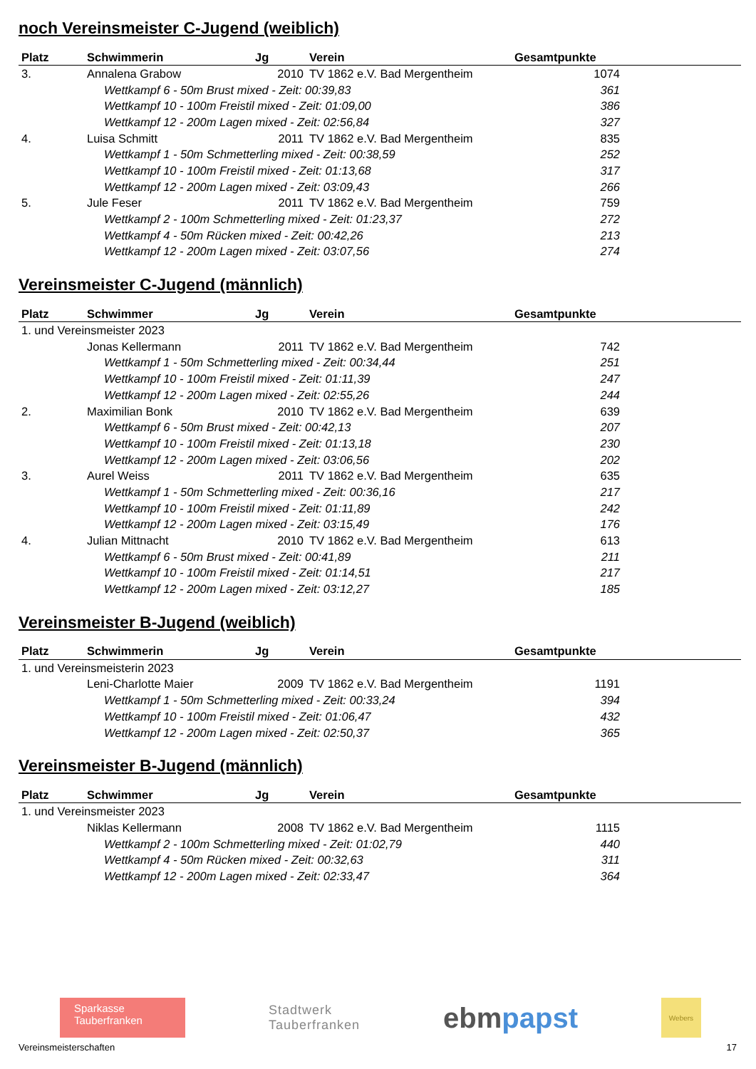noch Vereinsmeister C-Jugend (weiblich)
| Platz | Schwimmerin | Jg | Verein | Gesamtpunkte |
| --- | --- | --- | --- | --- |
| 3. | Annalena Grabow | 2010 | TV 1862 e.V. Bad Mergentheim | 1074 |
| Wettkampf 6 - 50m Brust mixed - Zeit: 00:39,83 | | | | 361 |
| Wettkampf 10 - 100m Freistil mixed - Zeit: 01:09,00 | | | | 386 |
| Wettkampf 12 - 200m Lagen mixed - Zeit: 02:56,84 | | | | 327 |
| 4. | Luisa Schmitt | 2011 | TV 1862 e.V. Bad Mergentheim | 835 |
| Wettkampf 1 - 50m Schmetterling mixed - Zeit: 00:38,59 | | | | 252 |
| Wettkampf 10 - 100m Freistil mixed - Zeit: 01:13,68 | | | | 317 |
| Wettkampf 12 - 200m Lagen mixed - Zeit: 03:09,43 | | | | 266 |
| 5. | Jule Feser | 2011 | TV 1862 e.V. Bad Mergentheim | 759 |
| Wettkampf 2 - 100m Schmetterling mixed - Zeit: 01:23,37 | | | | 272 |
| Wettkampf 4 - 50m Rücken mixed - Zeit: 00:42,26 | | | | 213 |
| Wettkampf 12 - 200m Lagen mixed - Zeit: 03:07,56 | | | | 274 |
Vereinsmeister C-Jugend (männlich)
| Platz | Schwimmer | Jg | Verein | Gesamtpunkte |
| --- | --- | --- | --- | --- |
| 1. und Vereinsmeister 2023 | | | | |
| | Jonas Kellermann | 2011 | TV 1862 e.V. Bad Mergentheim | 742 |
| Wettkampf 1 - 50m Schmetterling mixed - Zeit: 00:34,44 | | | | 251 |
| Wettkampf 10 - 100m Freistil mixed - Zeit: 01:11,39 | | | | 247 |
| Wettkampf 12 - 200m Lagen mixed - Zeit: 02:55,26 | | | | 244 |
| 2. | Maximilian Bonk | 2010 | TV 1862 e.V. Bad Mergentheim | 639 |
| Wettkampf 6 - 50m Brust mixed - Zeit: 00:42,13 | | | | 207 |
| Wettkampf 10 - 100m Freistil mixed - Zeit: 01:13,18 | | | | 230 |
| Wettkampf 12 - 200m Lagen mixed - Zeit: 03:06,56 | | | | 202 |
| 3. | Aurel Weiss | 2011 | TV 1862 e.V. Bad Mergentheim | 635 |
| Wettkampf 1 - 50m Schmetterling mixed - Zeit: 00:36,16 | | | | 217 |
| Wettkampf 10 - 100m Freistil mixed - Zeit: 01:11,89 | | | | 242 |
| Wettkampf 12 - 200m Lagen mixed - Zeit: 03:15,49 | | | | 176 |
| 4. | Julian Mittnacht | 2010 | TV 1862 e.V. Bad Mergentheim | 613 |
| Wettkampf 6 - 50m Brust mixed - Zeit: 00:41,89 | | | | 211 |
| Wettkampf 10 - 100m Freistil mixed - Zeit: 01:14,51 | | | | 217 |
| Wettkampf 12 - 200m Lagen mixed - Zeit: 03:12,27 | | | | 185 |
Vereinsmeister B-Jugend (weiblich)
| Platz | Schwimmerin | Jg | Verein | Gesamtpunkte |
| --- | --- | --- | --- | --- |
| 1. und Vereinsmeisterin 2023 | | | | |
| | Leni-Charlotte Maier | 2009 | TV 1862 e.V. Bad Mergentheim | 1191 |
| Wettkampf 1 - 50m Schmetterling mixed - Zeit: 00:33,24 | | | | 394 |
| Wettkampf 10 - 100m Freistil mixed - Zeit: 01:06,47 | | | | 432 |
| Wettkampf 12 - 200m Lagen mixed - Zeit: 02:50,37 | | | | 365 |
Vereinsmeister B-Jugend (männlich)
| Platz | Schwimmer | Jg | Verein | Gesamtpunkte |
| --- | --- | --- | --- | --- |
| 1. und Vereinsmeister 2023 | | | | |
| | Niklas Kellermann | 2008 | TV 1862 e.V. Bad Mergentheim | 1115 |
| Wettkampf 2 - 100m Schmetterling mixed - Zeit: 01:02,79 | | | | 440 |
| Wettkampf 4 - 50m Rücken mixed - Zeit: 00:32,63 | | | | 311 |
| Wettkampf 12 - 200m Lagen mixed - Zeit: 02:33,47 | | | | 364 |
Sparkasse
Tauberfranken
Stadtwerk
Tauberfranken
ebmpapst
Webers
Vereinsmeisterschaften 17